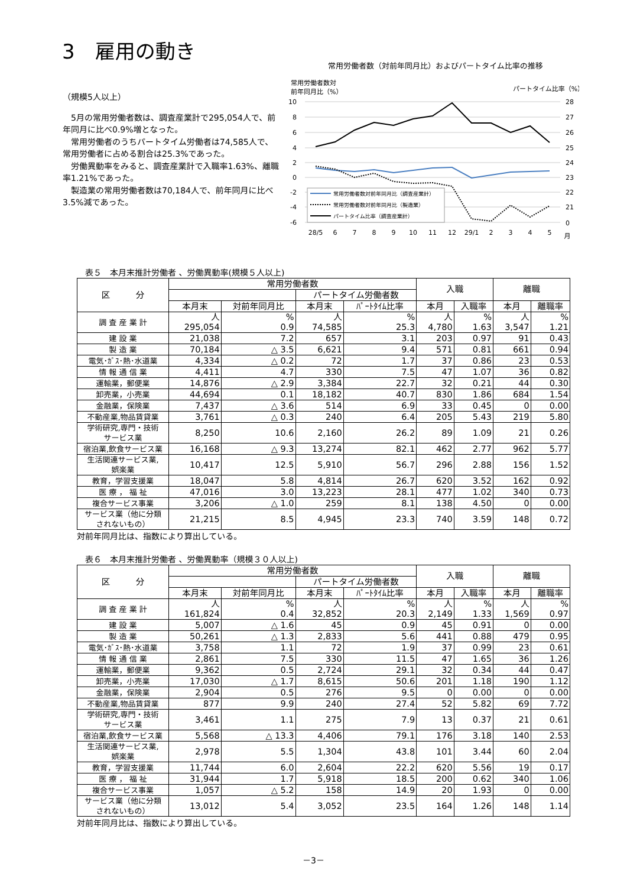3　雇用の動き
（規模5人以上）
　5月の常用労働者数は、調査産業計で295,054人で、前年同月に比べ0.9%増となった。
　常用労働者のうちパートタイム労働者は74,585人で、常用労働者に占める割合は25.3%であった。
　労働異動率をみると、調査産業計で入職率1.63%、離職率1.21%であった。
　製造業の常用労働者数は70,184人で、前年同月に比べ3.5%減であった。
常用労働者数（対前年同月比）およびパートタイム比率の推移
常用労働者数対
前年同月比（%）
パートタイム比率（%）
10
8
6
4
2
0
-2
-4
-6
28
27
26
25
24
23
22
21
0
常用労働者数対前年同月比（調査産業計）
常用労働者数対前年同月比（製造業）
パートタイム比率（調査産業計）
28/5
6
7
8
9
10
11
12
29/1
2
3
4
5
月
　表５　本月末推計労働者 、労働異動率(規模５人以上)
| 区 分 | 常用労働者数 | | | | 入職 | | 離職 | |
| --- | --- | --- | --- | --- | --- | --- | --- | --- |
| | | | パートタイム労働者数 | | | | | |
| | 本月末 | 対前年同月比 | 本月末 | ﾊﾟｰﾄﾀｲﾑ比率 | 本月 | 入職率 | 本月 | 離職率 |
| 調 査 産 業 計 | 人 295,054 | % 0.9 | 人 74,585 | % 25.3 | 人 4,780 | % 1.63 | 人 3,547 | % 1.21 |
| 建 設 業 | 21,038 | 7.2 | 657 | 3.1 | 203 | 0.97 | 91 | 0.43 |
| 製 造 業 | 70,184 | △ 3.5 | 6,621 | 9.4 | 571 | 0.81 | 661 | 0.94 |
| 電気･ｶﾞｽ･熱･水道業 | 4,334 | △ 0.2 | 72 | 1.7 | 37 | 0.86 | 23 | 0.53 |
| 情 報 通 信 業 | 4,411 | 4.7 | 330 | 7.5 | 47 | 1.07 | 36 | 0.82 |
| 運輸業，郵便業 | 14,876 | △ 2.9 | 3,384 | 22.7 | 32 | 0.21 | 44 | 0.30 |
| 卸売業，小売業 | 44,694 | 0.1 | 18,182 | 40.7 | 830 | 1.86 | 684 | 1.54 |
| 金融業，保険業 | 7,437 | △ 3.6 | 514 | 6.9 | 33 | 0.45 | 0 | 0.00 |
| 不動産業,物品賃貸業 | 3,761 | △ 0.3 | 240 | 6.4 | 205 | 5.43 | 219 | 5.80 |
| 学術研究,専門・技術 サービス業 | 8,250 | 10.6 | 2,160 | 26.2 | 89 | 1.09 | 21 | 0.26 |
| 宿泊業,飲食サービス業 | 16,168 | △ 9.3 | 13,274 | 82.1 | 462 | 2.77 | 962 | 5.77 |
| 生活関連サービス業, 娯楽業 | 10,417 | 12.5 | 5,910 | 56.7 | 296 | 2.88 | 156 | 1.52 |
| 教育，学習支援業 | 18,047 | 5.8 | 4,814 | 26.7 | 620 | 3.52 | 162 | 0.92 |
| 医 療 ， 福 祉 | 47,016 | 3.0 | 13,223 | 28.1 | 477 | 1.02 | 340 | 0.73 |
| 複合サービス事業 | 3,206 | △ 1.0 | 259 | 8.1 | 138 | 4.50 | 0 | 0.00 |
| サービス業（他に分類 されないもの） | 21,215 | 8.5 | 4,945 | 23.3 | 740 | 3.59 | 148 | 0.72 |
対前年同月比は、指数により算出している。
　表６　本月末推計労働者 、労働異動率（規模３０人以上)
| 区 分 | 常用労働者数 | | | | 入職 | | 離職 | |
| --- | --- | --- | --- | --- | --- | --- | --- | --- |
| | | | パートタイム労働者数 | | | | | |
| | 本月末 | 対前年同月比 | 本月末 | ﾊﾟｰﾄﾀｲﾑ比率 | 本月 | 入職率 | 本月 | 離職率 |
| 調 査 産 業 計 | 人 161,824 | % 0.4 | 人 32,852 | % 20.3 | 人 2,149 | % 1.33 | 人 1,569 | % 0.97 |
| 建 設 業 | 5,007 | △ 1.6 | 45 | 0.9 | 45 | 0.91 | 0 | 0.00 |
| 製 造 業 | 50,261 | △ 1.3 | 2,833 | 5.6 | 441 | 0.88 | 479 | 0.95 |
| 電気･ｶﾞｽ･熱･水道業 | 3,758 | 1.1 | 72 | 1.9 | 37 | 0.99 | 23 | 0.61 |
| 情 報 通 信 業 | 2,861 | 7.5 | 330 | 11.5 | 47 | 1.65 | 36 | 1.26 |
| 運輸業，郵便業 | 9,362 | 0.5 | 2,724 | 29.1 | 32 | 0.34 | 44 | 0.47 |
| 卸売業，小売業 | 17,030 | △ 1.7 | 8,615 | 50.6 | 201 | 1.18 | 190 | 1.12 |
| 金融業，保険業 | 2,904 | 0.5 | 276 | 9.5 | 0 | 0.00 | 0 | 0.00 |
| 不動産業,物品賃貸業 | 877 | 9.9 | 240 | 27.4 | 52 | 5.82 | 69 | 7.72 |
| 学術研究,専門・技術 サービス業 | 3,461 | 1.1 | 275 | 7.9 | 13 | 0.37 | 21 | 0.61 |
| 宿泊業,飲食サービス業 | 5,568 | △ 13.3 | 4,406 | 79.1 | 176 | 3.18 | 140 | 2.53 |
| 生活関連サービス業, 娯楽業 | 2,978 | 5.5 | 1,304 | 43.8 | 101 | 3.44 | 60 | 2.04 |
| 教育，学習支援業 | 11,744 | 6.0 | 2,604 | 22.2 | 620 | 5.56 | 19 | 0.17 |
| 医 療 ， 福 祉 | 31,944 | 1.7 | 5,918 | 18.5 | 200 | 0.62 | 340 | 1.06 |
| 複合サービス事業 | 1,057 | △ 5.2 | 158 | 14.9 | 20 | 1.93 | 0 | 0.00 |
| サービス業（他に分類 されないもの） | 13,012 | 5.4 | 3,052 | 23.5 | 164 | 1.26 | 148 | 1.14 |
対前年同月比は、指数により算出している。
－3－